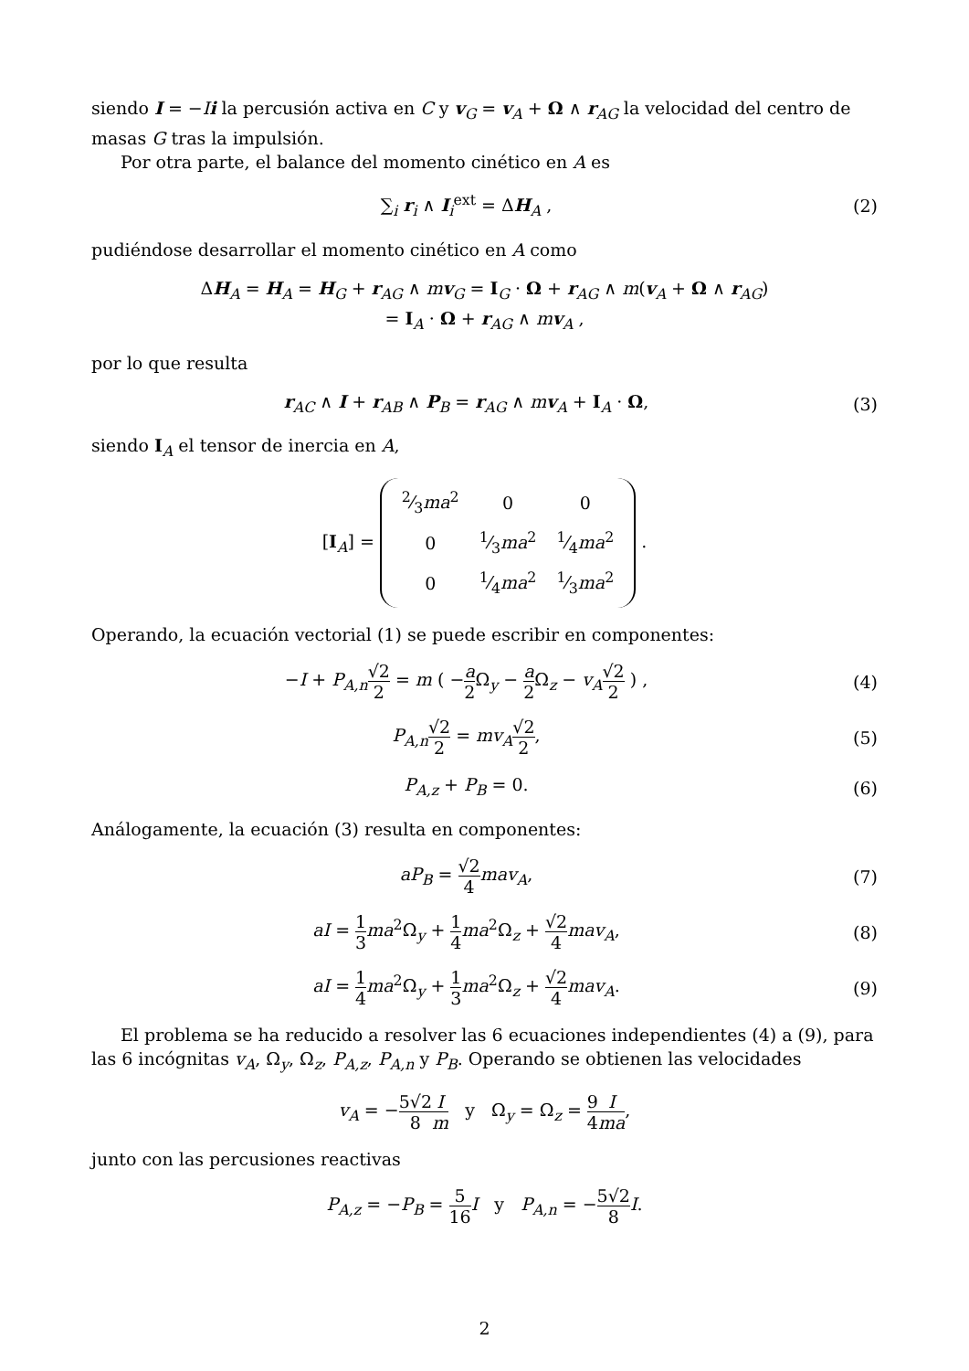siendo I = −Ii la percusión activa en C y v<sub>G</sub> = v<sub>A</sub> + Ω ∧ r<sub>AG</sub> la velocidad del centro de masas G tras la impulsión.
Por otra parte, el balance del momento cinético en A es
∑<sub>i</sub> r<sub>i</sub> ∧ I<sub>i</sub><sup>ext</sup> = ΔH<sub>A</sub> , (2)
pudiéndose desarrollar el momento cinético en A como
ΔH<sub>A</sub> = H<sub>A</sub> = H<sub>G</sub> + r<sub>AG</sub> ∧ mv<sub>G</sub> = I<sub>G</sub> · Ω + r<sub>AG</sub> ∧ m(v<sub>A</sub> + Ω ∧ r<sub>AG</sub>)
= I<sub>A</sub> · Ω + r<sub>AG</sub> ∧ mv<sub>A</sub> ,
por lo que resulta
r<sub>AC</sub> ∧ I + r<sub>AB</sub> ∧ P<sub>B</sub> = r<sub>AG</sub> ∧ mv<sub>A</sub> + I<sub>A</sub> · Ω,
(3)
siendo I<sub>A</sub> el tensor de inercia en A,
[I<sub>A</sub>] =
| 2⁄3 ma<sup>2</sup> | 0 | 0 |
| 0 | 1⁄3 ma<sup>2</sup> | 1⁄4 ma<sup>2</sup> |
| 0 | 1⁄4 ma<sup>2</sup> | 1⁄3 ma<sup>2</sup> |
.
Operando, la ecuación vectorial (1) se puede escribir en componentes:
−I + P<sub>A,n</sub>√2 2 = m ( −a 2 Ω<sub>y</sub> − a 2 Ω<sub>z</sub> − v<sub>A</sub>√2 2 ) ,
(4)
P<sub>A,n</sub>√2 2 = mv<sub>A</sub>√2 2, (5)
P<sub>A,z</sub> + P<sub>B</sub> = 0. (6)
Análogamente, la ecuación (3) resulta en componentes:
aP<sub>B</sub> = √2 4 mav<sub>A</sub>, (7)
aI = 1 3 ma<sup>2</sup>Ω<sub>y</sub> + 1 4 ma<sup>2</sup>Ω<sub>z</sub> + √2 4 mav<sub>A</sub>,
(8)
aI = 1 4 ma<sup>2</sup>Ω<sub>y</sub> + 1 3 ma<sup>2</sup>Ω<sub>z</sub> + √2 4 mav<sub>A</sub>.
(9)
El problema se ha reducido a resolver las 6 ecuaciones independientes (4) a (9), para las 6 incógnitas v<sub>A</sub>, Ω<sub>y</sub>, Ω<sub>z</sub>, P<sub>A,z</sub>, P<sub>A,n</sub> y P<sub>B</sub>. Operando se obtienen las velocidades
v<sub>A</sub> = −5√2 8 I m y Ω<sub>y</sub> = Ω<sub>z</sub> = 9 4 I ma,
junto con las percusiones reactivas
P<sub>A,z</sub> = −P<sub>B</sub> = 5 16 I y P<sub>A,n</sub> = −5√2 8 I.
2